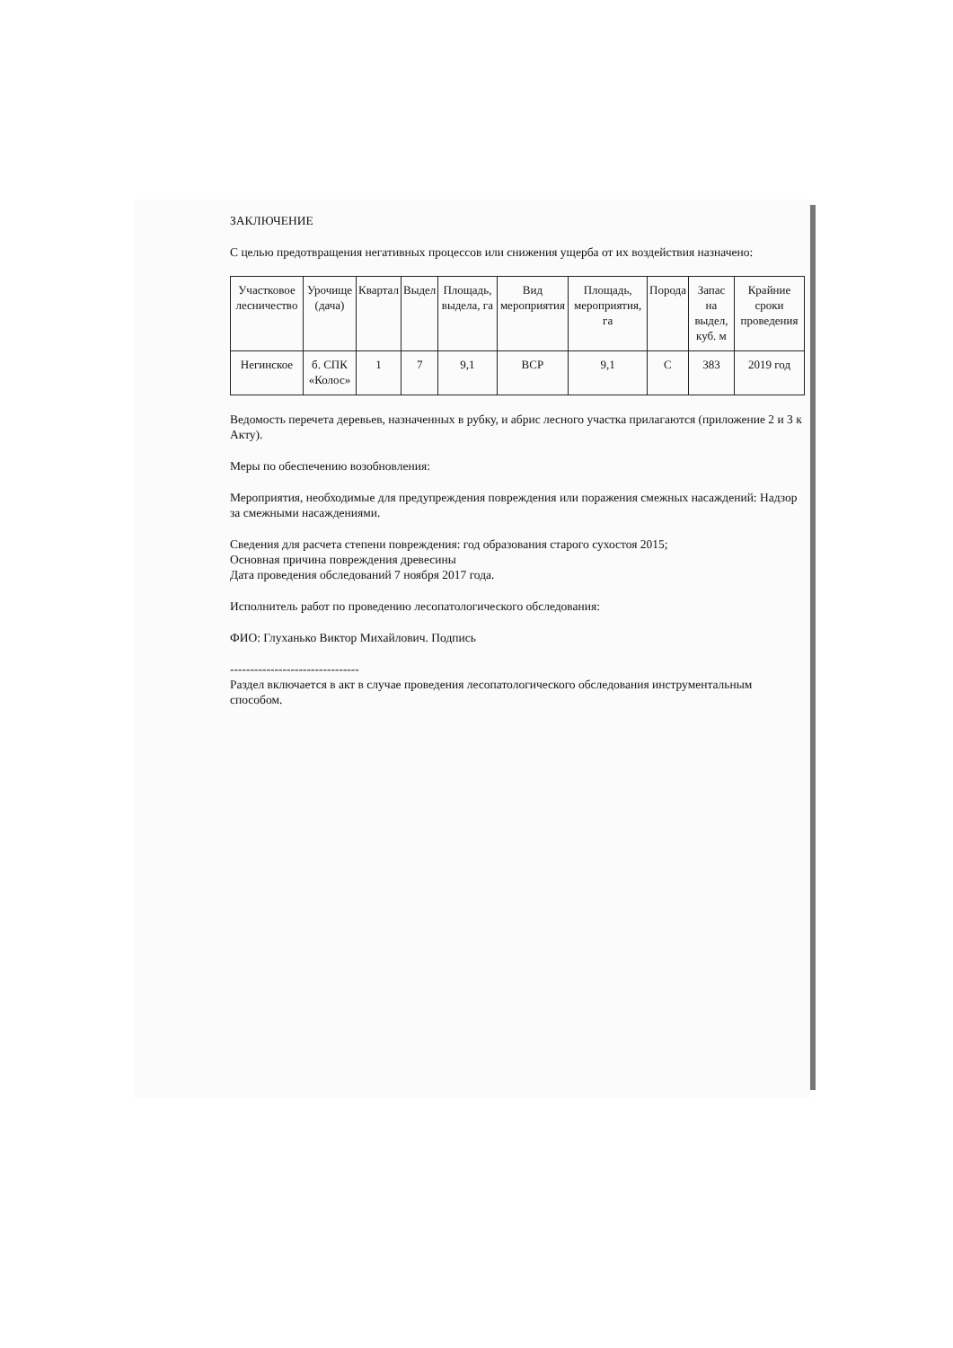ЗАКЛЮЧЕНИЕ
С целью предотвращения негативных процессов или снижения ущерба от их воздействия назначено:
| Участковое лесничество | Урочище (дача) | Квартал | Выдел | Площадь, выдела, га | Вид мероприятия | Площадь, мероприятия, га | Порода | Запас на выдел, куб. м | Крайние сроки проведения |
| --- | --- | --- | --- | --- | --- | --- | --- | --- | --- |
| Негинское | б. СПК «Колос» | 1 | 7 | 9,1 | ВСР | 9,1 | С | 383 | 2019 год |
Ведомость перечета деревьев, назначенных в рубку, и абрис лесного участка прилагаются (приложение 2 и 3 к Акту).
Меры по обеспечению возобновления:
Мероприятия, необходимые для предупреждения повреждения или поражения смежных насаждений: Надзор за смежными насаждениями.
Сведения для расчета степени повреждения: год образования старого сухостоя 2015;
Основная причина повреждения древесины
Дата проведения обследований 7 ноября 2017 года.
Исполнитель работ по проведению лесопатологического обследования:
ФИО: Глуханько Виктор Михайлович. Подпись
--------------------------------
Раздел включается в акт в случае проведения лесопатологического обследования инструментальным способом.